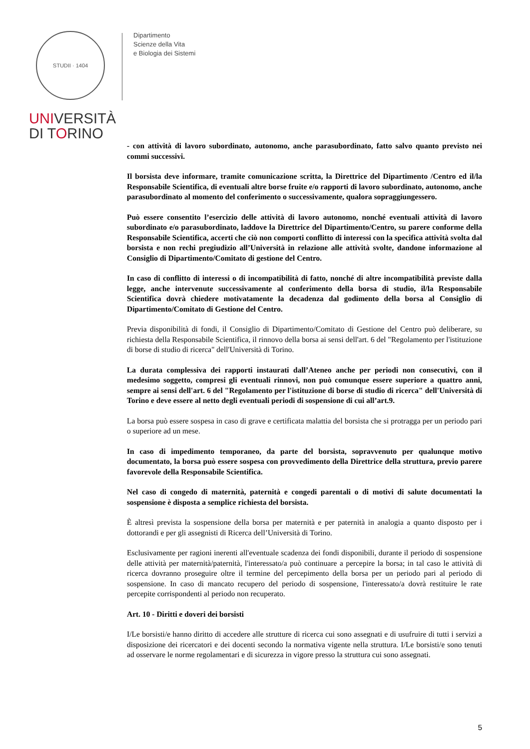STUDII · 1404
UNIVERSITÀ
DI TORINO
Dipartimento
Scienze della Vita
e Biologia dei Sistemi
- con attività di lavoro subordinato, autonomo, anche parasubordinato, fatto salvo quanto previsto nei commi successivi.
Il borsista deve informare, tramite comunicazione scritta, la Direttrice del Dipartimento /Centro ed il/la Responsabile Scientifica, di eventuali altre borse fruite e/o rapporti di lavoro subordinato, autonomo, anche parasubordinato al momento del conferimento o successivamente, qualora sopraggiungessero.
Può essere consentito l’esercizio delle attività di lavoro autonomo, nonché eventuali attività di lavoro subordinato e/o parasubordinato, laddove la Direttrice del Dipartimento/Centro, su parere conforme della Responsabile Scientifica, accerti che ciò non comporti conflitto di interessi con la specifica attività svolta dal borsista e non rechi pregiudizio all’Università in relazione alle attività svolte, dandone informazione al Consiglio di Dipartimento/Comitato di gestione del Centro.
In caso di conflitto di interessi o di incompatibilità di fatto, nonché di altre incompatibilità previste dalla legge, anche intervenute successivamente al conferimento della borsa di studio, il/la Responsabile Scientifica dovrà chiedere motivatamente la decadenza dal godimento della borsa al Consiglio di Dipartimento/Comitato di Gestione del Centro.
Previa disponibilità di fondi, il Consiglio di Dipartimento/Comitato di Gestione del Centro può deliberare, su richiesta della Responsabile Scientifica, il rinnovo della borsa ai sensi dell'art. 6 del "Regolamento per l'istituzione di borse di studio di ricerca" dell'Università di Torino.
La durata complessiva dei rapporti instaurati dall’Ateneo anche per periodi non consecutivi, con il medesimo soggetto, compresi gli eventuali rinnovi, non può comunque essere superiore a quattro anni, sempre ai sensi dell'art. 6 del "Regolamento per l'istituzione di borse di studio di ricerca" dell'Università di Torino e deve essere al netto degli eventuali periodi di sospensione di cui all’art.9.
La borsa può essere sospesa in caso di grave e certificata malattia del borsista che si protragga per un periodo pari o superiore ad un mese.
In caso di impedimento temporaneo, da parte del borsista, sopravvenuto per qualunque motivo documentato, la borsa può essere sospesa con provvedimento della Direttrice della struttura, previo parere favorevole della Responsabile Scientifica.
Nel caso di congedo di maternità, paternità e congedi parentali o di motivi di salute documentati la sospensione è disposta a semplice richiesta del borsista.
È altresì prevista la sospensione della borsa per maternità e per paternità in analogia a quanto disposto per i dottorandi e per gli assegnisti di Ricerca dell’Università di Torino.
Esclusivamente per ragioni inerenti all'eventuale scadenza dei fondi disponibili, durante il periodo di sospensione delle attività per maternità/paternità, l'interessato/a può continuare a percepire la borsa; in tal caso le attività di ricerca dovranno proseguire oltre il termine del percepimento della borsa per un periodo pari al periodo di sospensione. In caso di mancato recupero del periodo di sospensione, l'interessato/a dovrà restituire le rate percepite corrispondenti al periodo non recuperato.
Art. 10 - Diritti e doveri dei borsisti
I/Le borsisti/e hanno diritto di accedere alle strutture di ricerca cui sono assegnati e di usufruire di tutti i servizi a disposizione dei ricercatori e dei docenti secondo la normativa vigente nella struttura. I/Le borsisti/e sono tenuti ad osservare le norme regolamentari e di sicurezza in vigore presso la struttura cui sono assegnati.
5